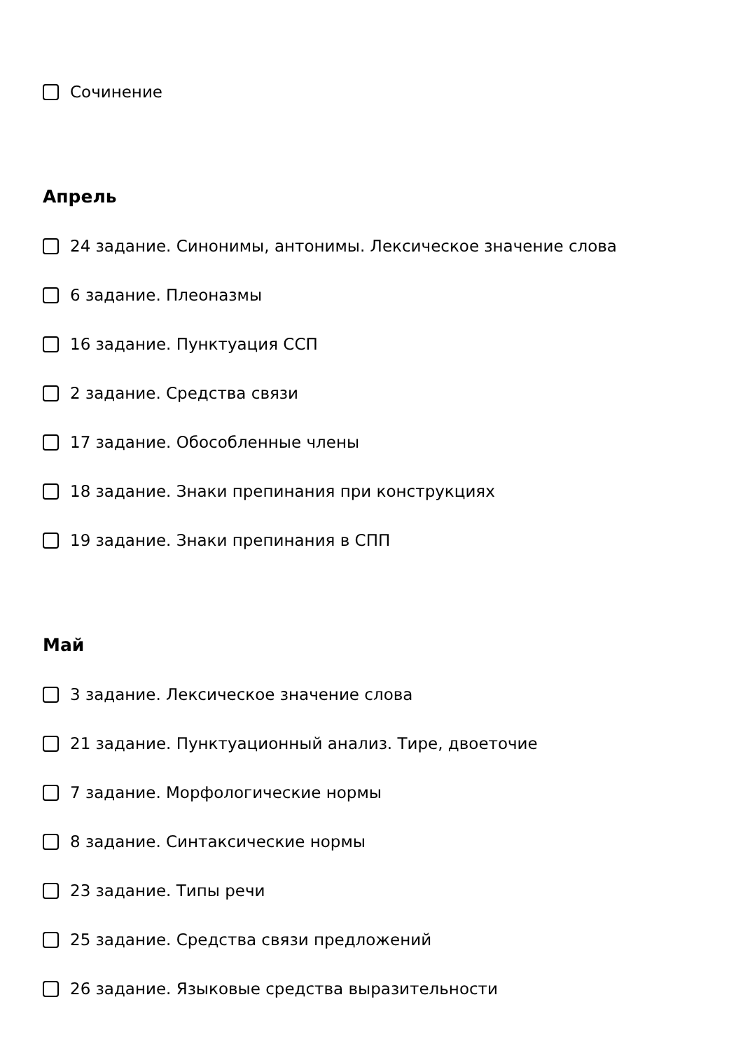Сочинение
Апрель
24 задание. Синонимы, антонимы. Лексическое значение слова
6 задание. Плеоназмы
16 задание. Пунктуация ССП
2 задание. Средства связи
17 задание. Обособленные члены
18 задание. Знаки препинания при конструкциях
19 задание. Знаки препинания в СПП
Май
3 задание. Лексическое значение слова
21 задание. Пунктуационный анализ. Тире, двоеточие
7 задание. Морфологические нормы
8 задание. Синтаксические нормы
23 задание. Типы речи
25 задание. Средства связи предложений
26 задание. Языковые средства выразительности